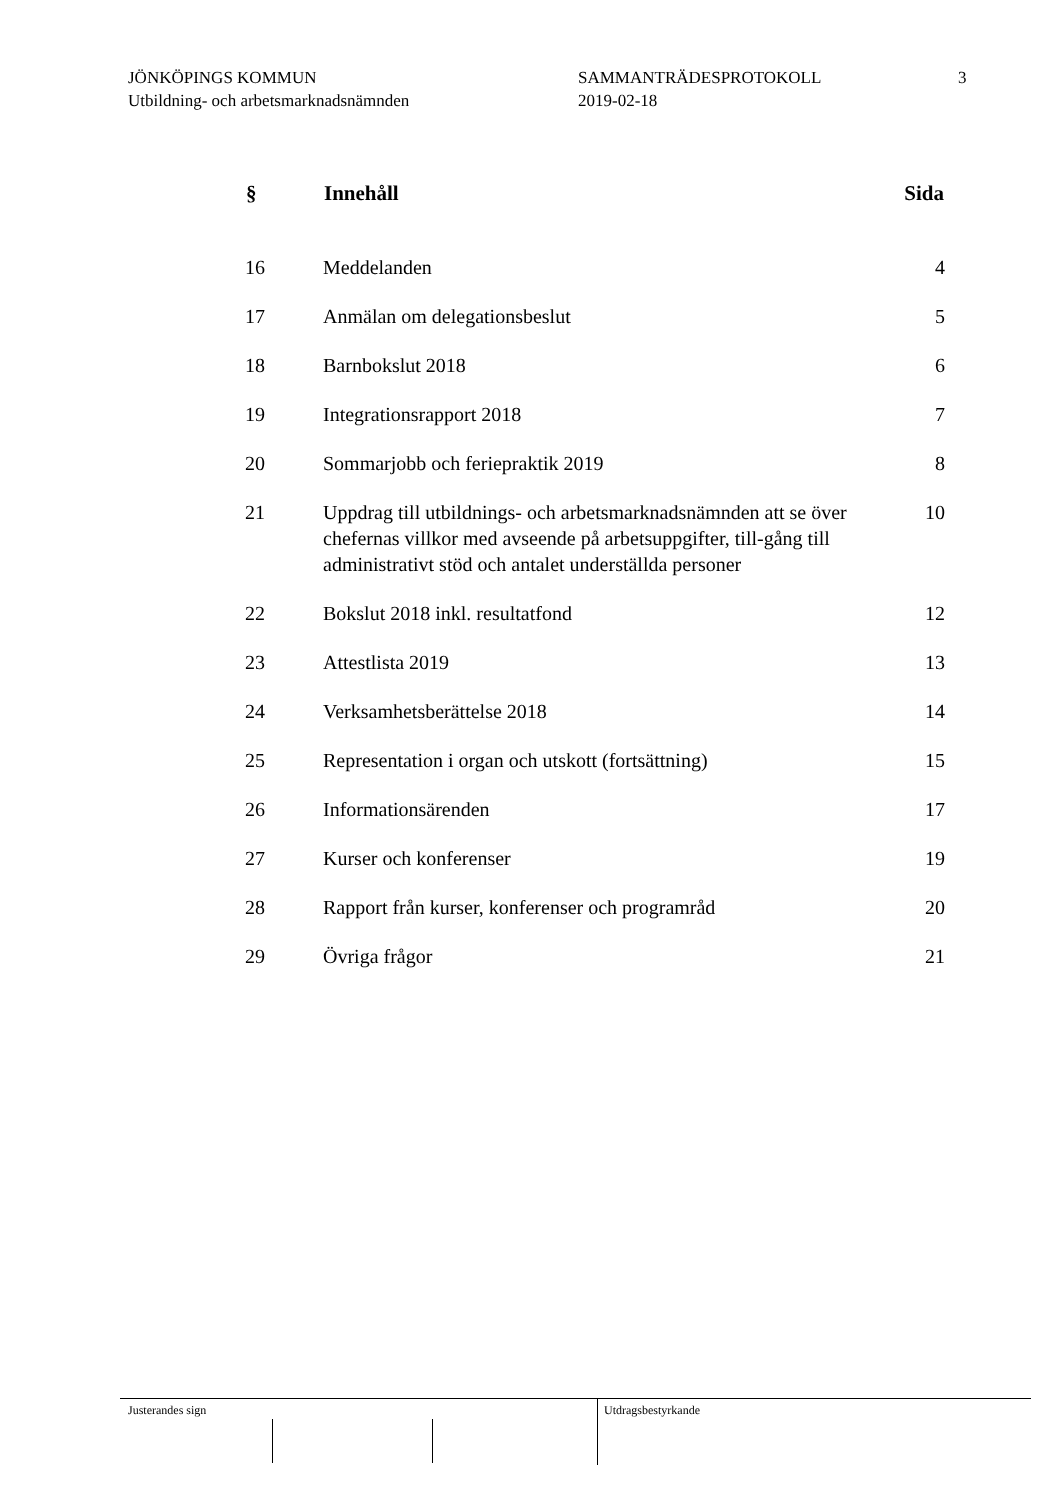JÖNKÖPINGS KOMMUN
Utbildning- och arbetsmarknadsnämnden
SAMMANTRÄDESPROTOKOLL
2019-02-18
3
| § | Innehåll | Sida |
| --- | --- | --- |
| 16 | Meddelanden | 4 |
| 17 | Anmälan om delegationsbeslut | 5 |
| 18 | Barnbokslut 2018 | 6 |
| 19 | Integrationsrapport 2018 | 7 |
| 20 | Sommarjobb och feriepraktik 2019 | 8 |
| 21 | Uppdrag till utbildnings- och arbetsmarknadsnämnden att se över chefernas villkor med avseende på arbetsuppgifter, till-gång till administrativt stöd och antalet underställda personer | 10 |
| 22 | Bokslut 2018 inkl. resultatfond | 12 |
| 23 | Attestlista 2019 | 13 |
| 24 | Verksamhetsberättelse 2018 | 14 |
| 25 | Representation i organ och utskott (fortsättning) | 15 |
| 26 | Informationsärenden | 17 |
| 27 | Kurser och konferenser | 19 |
| 28 | Rapport från kurser, konferenser och programråd | 20 |
| 29 | Övriga frågor | 21 |
Justerandes sign Utdragsbestyrkande